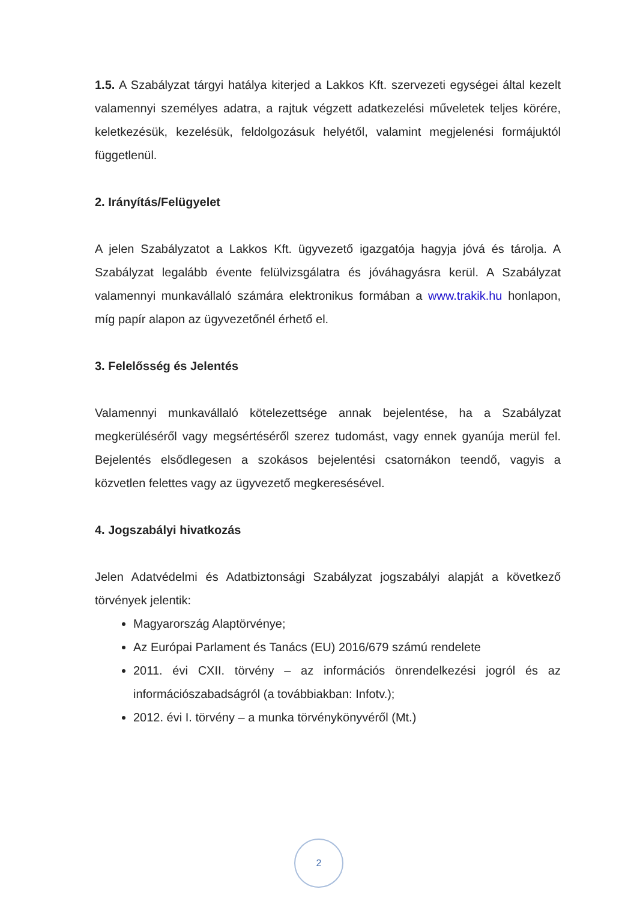1.5. A Szabályzat tárgyi hatálya kiterjed a Lakkos Kft. szervezeti egységei által kezelt valamennyi személyes adatra, a rajtuk végzett adatkezelési műveletek teljes körére, keletkezésük, kezelésük, feldolgozásuk helyétől, valamint megjelenési formájuktól függetlenül.
2. Irányítás/Felügyelet
A jelen Szabályzatot a Lakkos Kft. ügyvezető igazgatója hagyja jóvá és tárolja. A Szabályzat legalább évente felülvizsgálatra és jóváhagyásra kerül. A Szabályzat valamennyi munkavállaló számára elektronikus formában a www.trakik.hu honlapon, míg papír alapon az ügyvezetőnél érhető el.
3. Felelősség és Jelentés
Valamennyi munkavállaló kötelezettsége annak bejelentése, ha a Szabályzat megkerüléséről vagy megsértéséről szerez tudomást, vagy ennek gyanúja merül fel. Bejelentés elsődlegesen a szokásos bejelentési csatornákon teendő, vagyis a közvetlen felettes vagy az ügyvezető megkeresésével.
4. Jogszabályi hivatkozás
Jelen Adatvédelmi és Adatbiztonsági Szabályzat jogszabályi alapját a következő törvények jelentik:
Magyarország Alaptörvénye;
Az Európai Parlament és Tanács (EU) 2016/679 számú rendelete
2011. évi CXII. törvény – az információs önrendelkezési jogról és az információszabadságról (a továbbiakban: Infotv.);
2012. évi I. törvény – a munka törvénykönyvéről (Mt.)
2